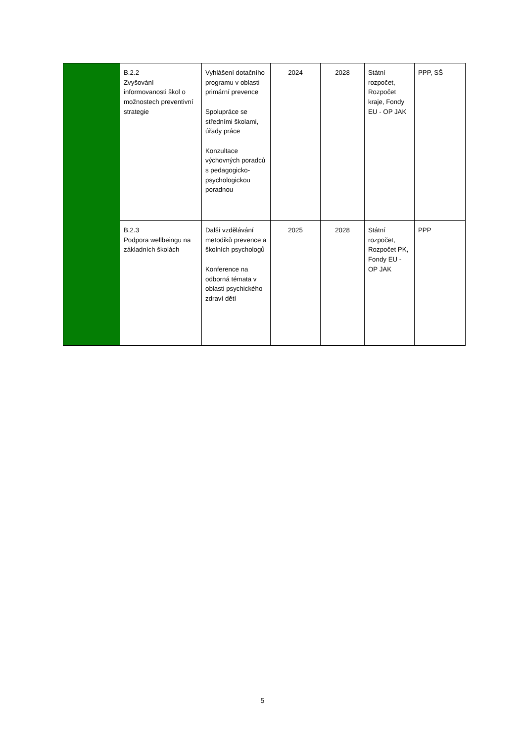| | B.2.2 Zvyšování informovanosti škol o možnostech preventivní strategie | Vyhlášení dotačního programu v oblasti primární prevence Spolupráce se středními školami, úřady práce Konzultace výchovných poradců s pedagogicko-psychologickou poradnou | 2024 | 2028 | Státní rozpočet, Rozpočet kraje, Fondy EU - OP JAK | PPP, SŠ |
| | B.2.3 Podpora wellbeingu na základních školách | Další vzdělávání metodiků prevence a školních psychologů Konference na odborná témata v oblasti psychického zdraví dětí | 2025 | 2028 | Státní rozpočet, Rozpočet PK, Fondy EU - OP JAK | PPP |
5